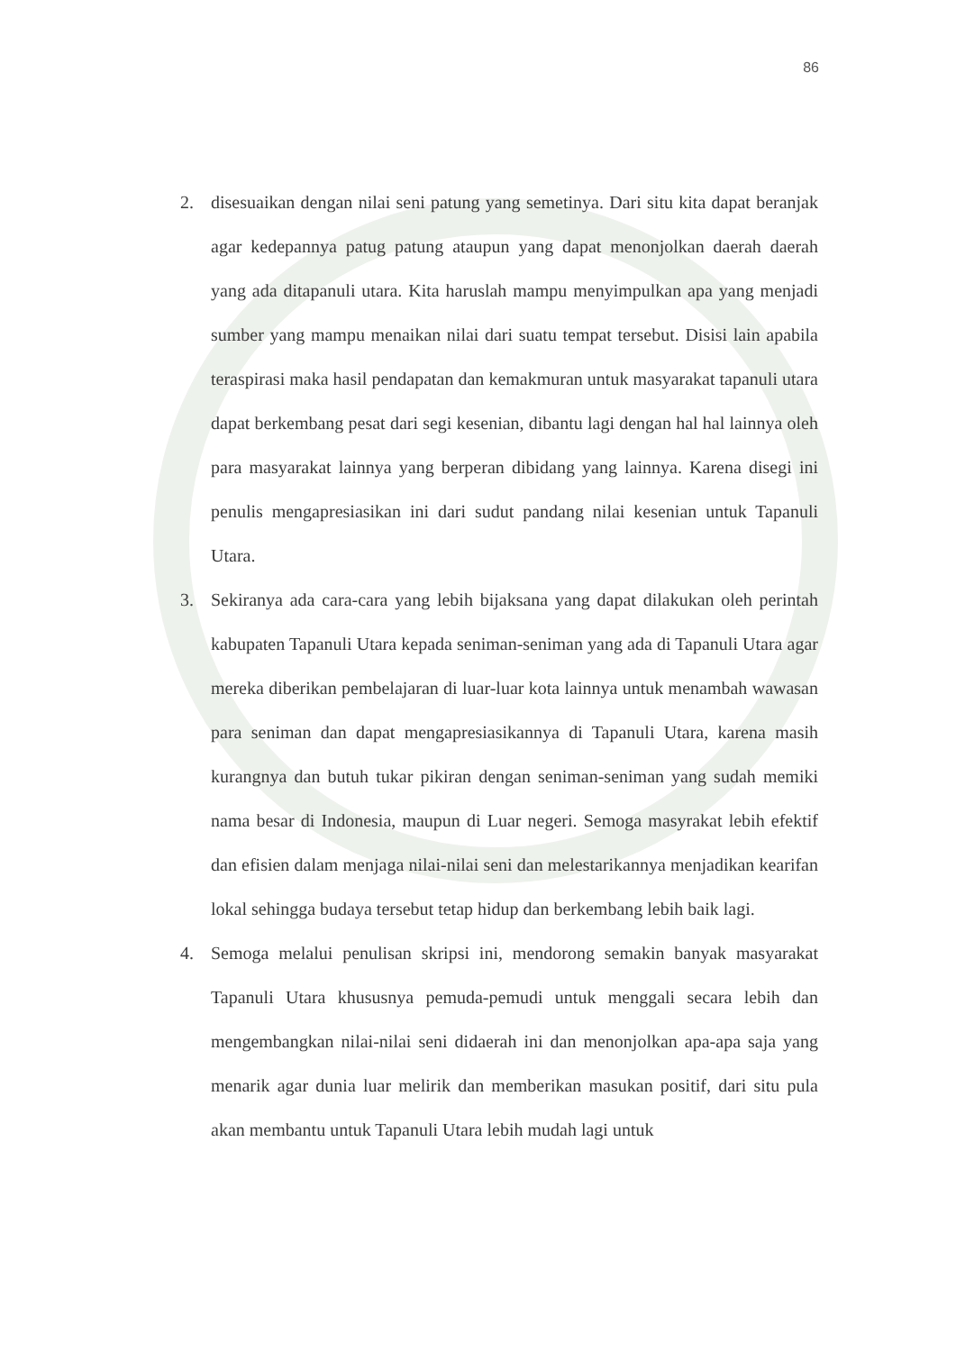86
2. disesuaikan dengan nilai seni patung yang semetinya. Dari situ kita dapat beranjak agar kedepannya patug patung ataupun yang dapat menonjolkan daerah daerah yang ada ditapanuli utara. Kita haruslah mampu menyimpulkan apa yang menjadi sumber yang mampu menaikan nilai dari suatu tempat tersebut. Disisi lain apabila teraspirasi maka hasil pendapatan dan kemakmuran untuk masyarakat tapanuli utara dapat berkembang pesat dari segi kesenian, dibantu lagi dengan hal hal lainnya oleh para masyarakat lainnya yang berperan dibidang yang lainnya. Karena disegi ini penulis mengapresiasikan ini dari sudut pandang nilai kesenian untuk Tapanuli Utara.
3. Sekiranya ada cara-cara yang lebih bijaksana yang dapat dilakukan oleh perintah kabupaten Tapanuli Utara kepada seniman-seniman yang ada di Tapanuli Utara agar mereka diberikan pembelajaran di luar-luar kota lainnya untuk menambah wawasan para seniman dan dapat mengapresiasikannya di Tapanuli Utara, karena masih kurangnya dan butuh tukar pikiran dengan seniman-seniman yang sudah memiki nama besar di Indonesia, maupun di Luar negeri. Semoga masyrakat lebih efektif dan efisien dalam menjaga nilai-nilai seni dan melestarikannya menjadikan kearifan lokal sehingga budaya tersebut tetap hidup dan berkembang lebih baik lagi.
4. Semoga melalui penulisan skripsi ini, mendorong semakin banyak masyarakat Tapanuli Utara khususnya pemuda-pemudi untuk menggali secara lebih dan mengembangkan nilai-nilai seni didaerah ini dan menonjolkan apa-apa saja yang menarik agar dunia luar melirik dan memberikan masukan positif, dari situ pula akan membantu untuk Tapanuli Utara lebih mudah lagi untuk